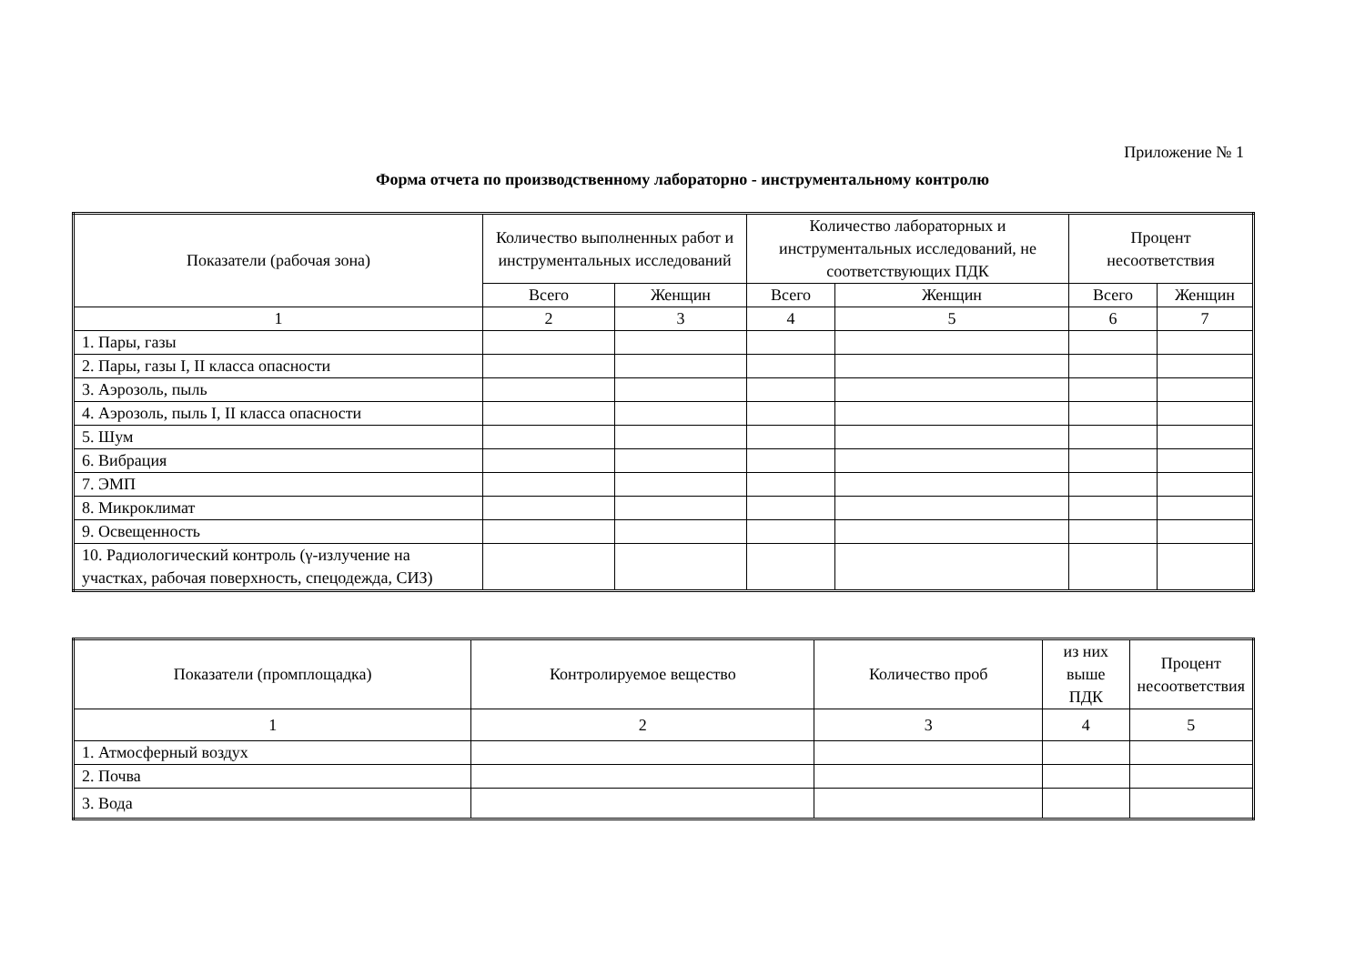Приложение № 1
Форма отчета по производственному лабораторно - инструментальному контролю
| Показатели (рабочая зона) | Количество выполненных работ и инструментальных исследований | | Количество лабораторных и инструментальных исследований, не соответствующих ПДК | | Процент несоответствия | |
| --- | --- | --- | --- | --- | --- | --- |
| | Всего | Женщин | Всего | Женщин | Всего | Женщин |
| 1 | 2 | 3 | 4 | 5 | 6 | 7 |
| 1. Пары, газы | | | | | | |
| 2. Пары, газы I, II класса опасности | | | | | | |
| 3. Аэрозоль, пыль | | | | | | |
| 4. Аэрозоль, пыль I, II класса опасности | | | | | | |
| 5. Шум | | | | | | |
| 6. Вибрация | | | | | | |
| 7. ЭМП | | | | | | |
| 8. Микроклимат | | | | | | |
| 9. Освещенность | | | | | | |
| 10. Радиологический контроль (γ-излучение на участках, рабочая поверхность, спецодежда, СИЗ) | | | | | | |
| Показатели (промплощадка) | Контролируемое вещество | Количество проб | из них выше ПДК | Процент несоответствия |
| --- | --- | --- | --- | --- |
| 1 | 2 | 3 | 4 | 5 |
| 1. Атмосферный воздух | | | | |
| 2. Почва | | | | |
| 3. Вода | | | | |